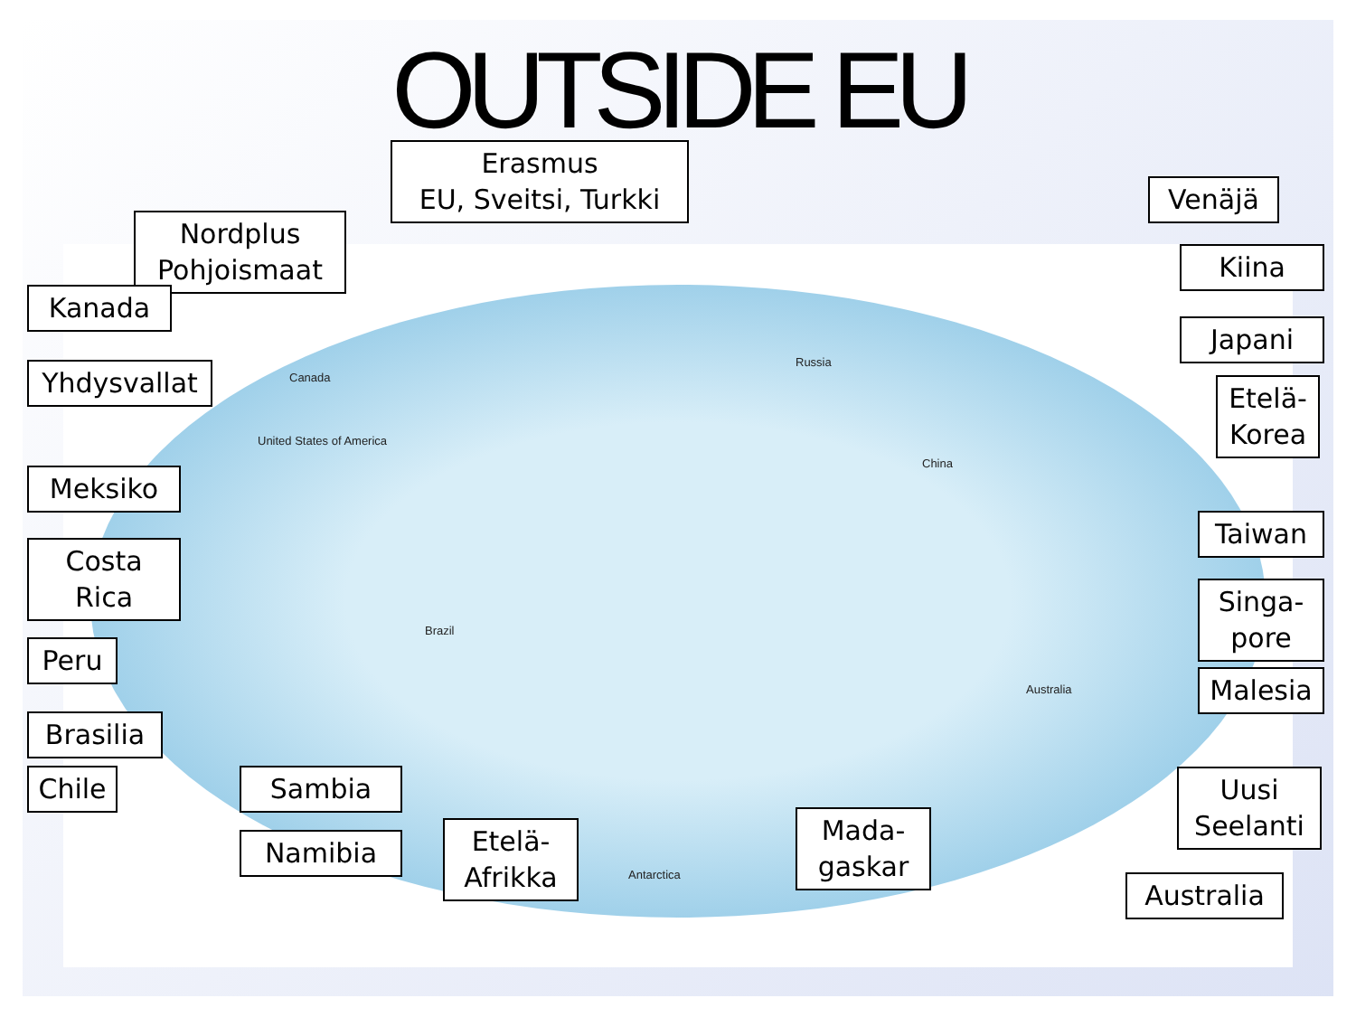OUTSIDE EU
Russia
China
Canada
United States of America
Brazil
Australia
Antarctica
Erasmus
EU, Sveitsi, Turkki
Nordplus
Pohjoismaat
Venäjä
Kanada
Kiina
Japani
Yhdysvallat
Etelä-
Korea
Meksiko
Taiwan
Costa Rica
Singa-
pore
Peru
Malesia
Brasilia
Chile
Sambia
Namibia
Etelä-
Afrikka
Mada-
gaskar
Uusi
Seelanti
Australia